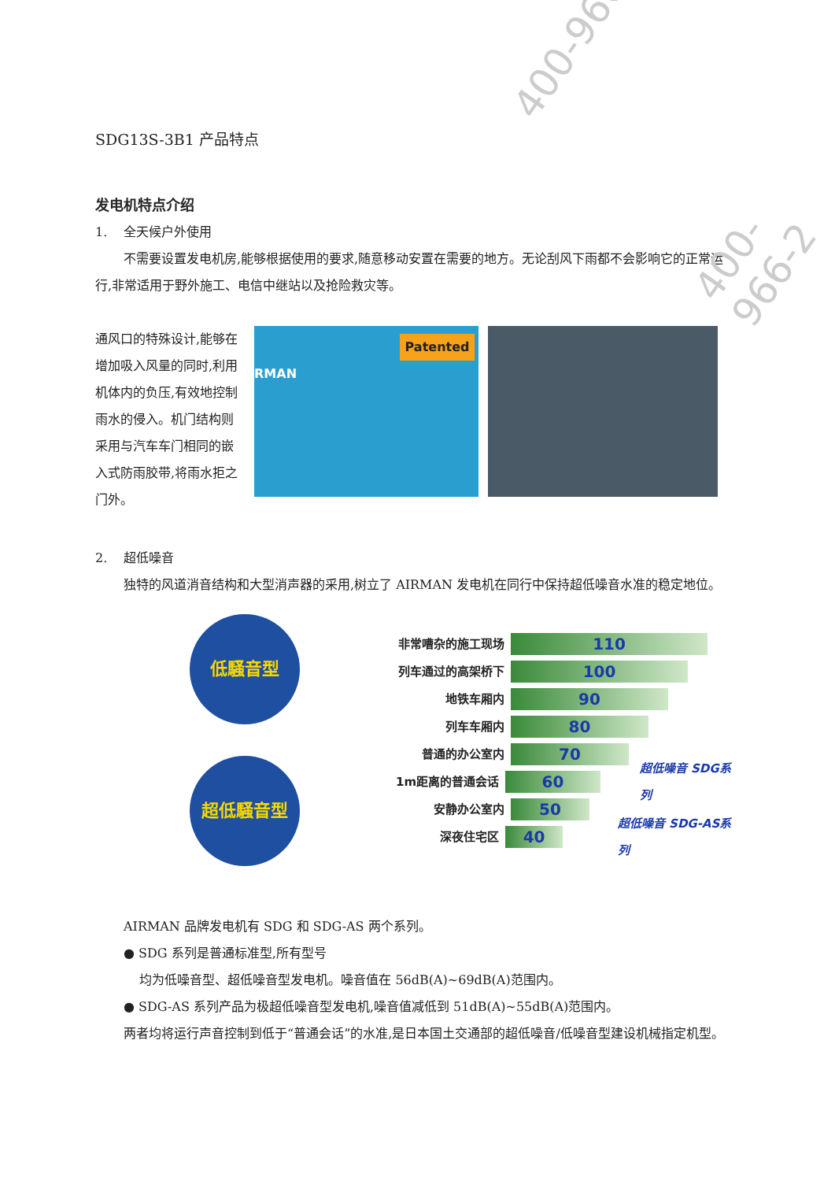SDG13S-3B1 产品特点
发电机特点介绍
1. 全天候户外使用
不需要设置发电机房,能够根据使用的要求,随意移动安置在需要的地方。无论刮风下雨都不会影响它的正常运行,非常适用于野外施工、电信中继站以及抢险救灾等。
通风口的特殊设计,能够在增加吸入风量的同时,利用机体内的负压,有效地控制雨水的侵入。机门结构则采用与汽车车门相同的嵌入式防雨胶带,将雨水拒之门外。
Patented
RMAN
2. 超低噪音
独特的风道消音结构和大型消声器的采用,树立了 AIRMAN 发电机在同行中保持超低噪音水准的稳定地位。
低騒音型
超低騒音型
非常嘈杂的施工现场 110
列车通过的高架桥下 100
地铁车厢内 90
列车车厢内 80
普通的办公室内 70
1m距离的普通会话 60 超低噪音 SDG系列
安静办公室内 50
深夜住宅区 40 超低噪音 SDG-AS系列
AIRMAN 品牌发电机有 SDG 和 SDG-AS 两个系列。
● SDG 系列是普通标准型,所有型号
均为低噪音型、超低噪音型发电机。噪音值在 56dB(A)~69dB(A)范围内。
● SDG-AS 系列产品为极超低噪音型发电机,噪音值减低到 51dB(A)~55dB(A)范围内。
两者均将运行声音控制到低于“普通会话”的水准,是日本国土交通部的超低噪音/低噪音型建设机械指定机型。
400-966
400-966-2